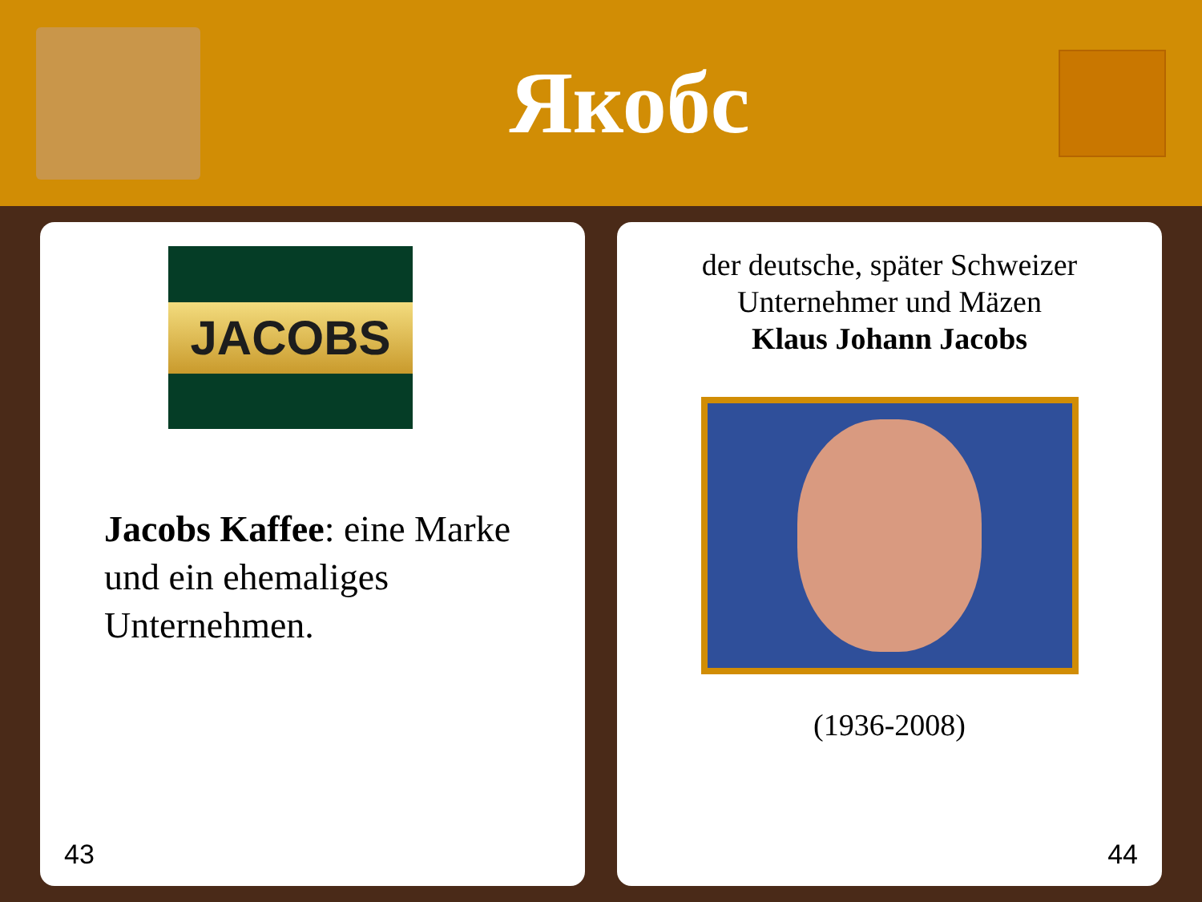Якобс
JACOBS
Jacobs Kaffee: eine Marke und ein ehemaliges Unternehmen.
43
der deutsche, später Schweizer
Unternehmer und Mäzen
Klaus Johann Jacobs
(1936-2008)
44